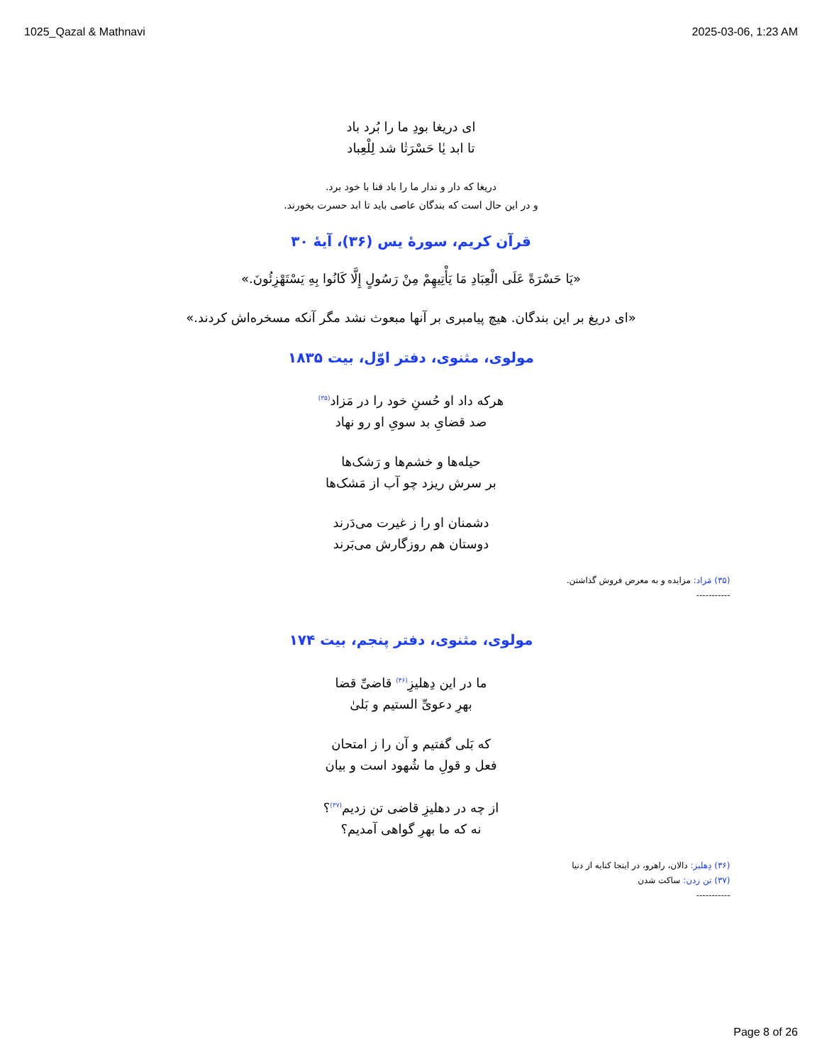1025_Qazal & Mathnavi 2025-03-06, 1:23 AM
ای دریغا بودِ ما را بُرد باد
تا ابد یٰا حَسْرَتٰا شد لِلْعِباد
دریغا که دار و ندار ما را باد فنا با خود برد.
و در این حال است که بندگان عاصی باید تا ابد حسرت بخورند.
قرآن کریم، سورهٔ یس (۳۶)، آیهٔ ۳۰
«يَا حَسْرَةً عَلَى الْعِبَادِ مَا يَأْتِيهِمْ مِنْ رَسُولٍ إِلَّا كَانُوا بِهِ يَسْتَهْزِئُونَ.»
«ای دریغ بر این بندگان. هیچ پیامبری بر آنها مبعوث نشد مگر آنکه مسخره‌اش کردند.»
مولوی، مثنوی، دفتر اوّل، بیت ۱۸۳۵
هرکه داد او حُسنِ خود را در مَزاد<sup>(۳۵)</sup>
صد قضایِ بد سویِ او رو نهاد
حیله‌ها و خشم‌ها و رَشک‌ها
بر سرش ریزد چو آب از مَشک‌ها
دشمنان او را ز غیرت می‌دَرند
دوستان هم روزگارش می‌بَرند
(۳۵) مَزاد: مزایده و به معرض فروش گذاشتن.
-----------
مولوی، مثنوی، دفتر پنجم، بیت ۱۷۴
ما در این دِهلیزِ<sup>(۳۶)</sup> قاضیِّ قضا
بهرِ دعویِّ الستیم و بَلیٰ
که بَلی گفتیم و آن را ز امتحان
فعل و قولِ ما شُهود است و بیان
از چه در دهلیزِ قاضی تن زدیم<sup>(۳۷)</sup>؟
نه که ما بهرِ گواهی آمدیم؟
(۳۶) دِهلیز: دالان، راهرو، در اینجا کنایه از دنیا
(۳۷) تن زدن: ساکت شدن
-----------
Page 8 of 26